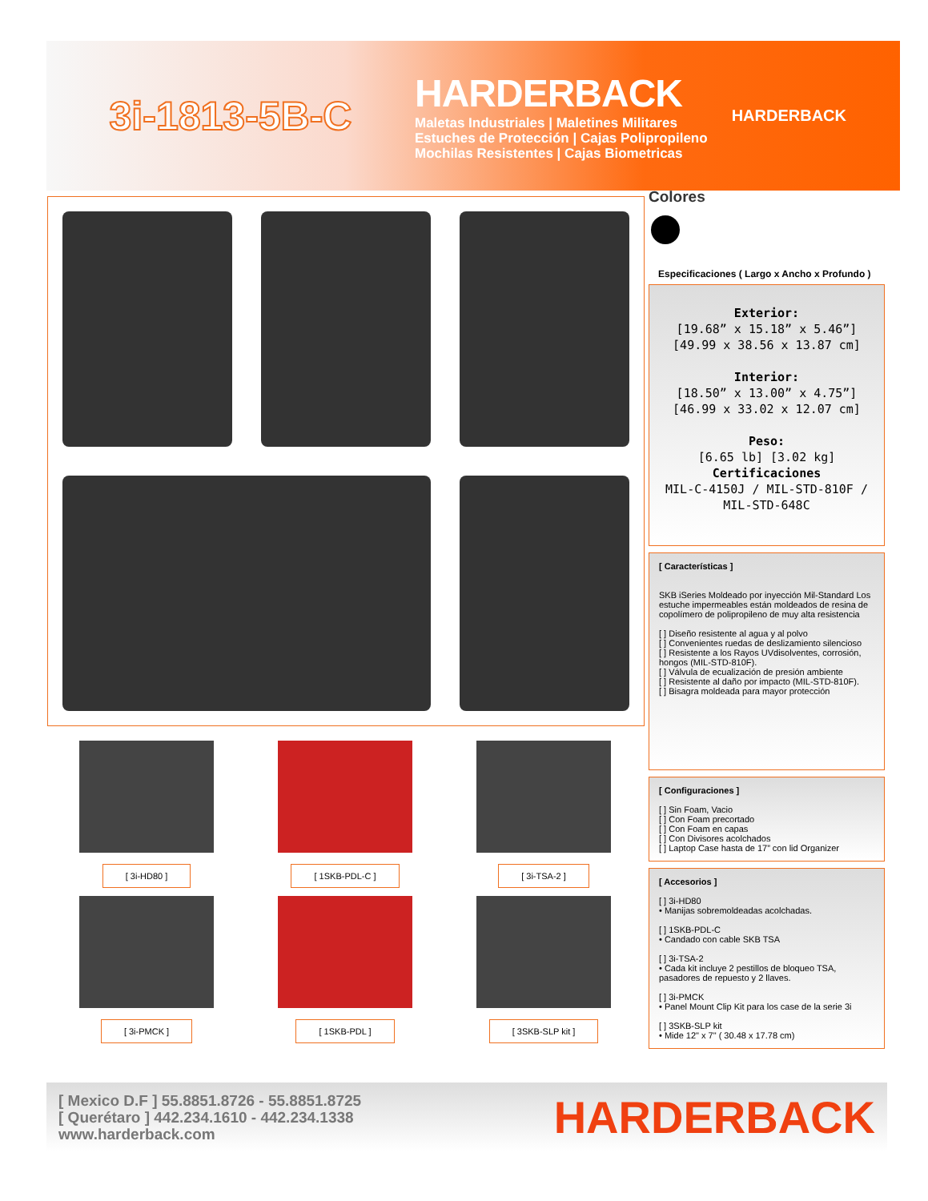3i-1813-5B-C
HARDERBACK
Maletas Industriales | Maletines Militares
Estuches de Protección | Cajas Polipropileno
Mochilas Resistentes | Cajas Biometricas
HARDERBACK
Colores
Especificaciones ( Largo x Ancho x Profundo )
Exterior:
[19.68” x 15.18” x 5.46”]
[49.99 x 38.56 x 13.87 cm]
Interior:
[18.50” x 13.00” x 4.75”]
[46.99 x 33.02 x 12.07 cm]
Peso:
[6.65 lb] [3.02 kg]
Certificaciones
MIL-C-4150J / MIL-STD-810F / MIL-STD-648C
[ Características ]
SKB iSeries Moldeado por inyección Mil-Standard Los estuche impermeables están moldeados de resina de copolímero de polipropileno de muy alta resistencia
[ ] Diseño resistente al agua y al polvo
[ ] Convenientes ruedas de deslizamiento silencioso
[ ] Resistente a los Rayos UVdisolventes, corrosión, hongos (MIL-STD-810F).
[ ] Válvula de ecualización de presión ambiente
[ ] Resistente al daño por impacto (MIL-STD-810F).
[ ] Bisagra moldeada para mayor protección
[ Configuraciones ]
[ ] Sin Foam, Vacio
[ ] Con Foam precortado
[ ] Con Foam en capas
[ ] Con Divisores acolchados
[ ] Laptop Case hasta de 17” con lid Organizer
[ Accesorios ]
[ ] 3i-HD80
• Manijas sobremoldeadas acolchadas.
[ ] 1SKB-PDL-C
• Candado con cable SKB TSA
[ ] 3i-TSA-2
• Cada kit incluye 2 pestillos de bloqueo TSA, pasadores de repuesto y 2 llaves.
[ ] 3i-PMCK
• Panel Mount Clip Kit para los case de la serie 3i
[ ] 3SKB-SLP kit
• Mide 12" x 7" ( 30.48 x 17.78 cm)
[ 3i-HD80 ]
[ 1SKB-PDL-C ]
[ 3i-TSA-2 ]
[ 3i-PMCK ]
[ 1SKB-PDL ]
[ 3SKB-SLP kit ]
[ Mexico D.F ] 55.8851.8726 - 55.8851.8725
[ Querétaro ] 442.234.1610 - 442.234.1338
www.harderback.com
HARDERBACK